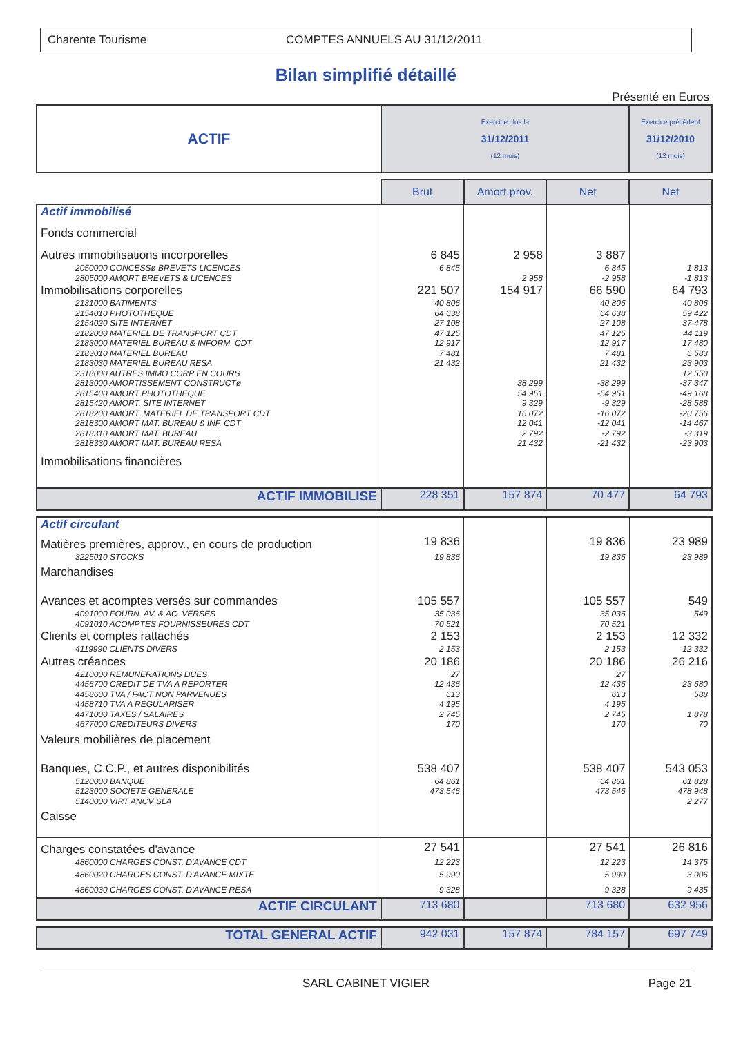Charente Tourisme COMPTES ANNUELS AU 31/12/2011
Bilan simplifié détaillé
Présenté en Euros
| ACTIF | Exercice clos le 31/12/2011 (12 mois) | | | Exercice précédent 31/12/2010 (12 mois) |
| --- | --- | --- | --- | --- |
| | Brut | Amort.prov. | Net | Net |
| Actif immobilisé | | | | |
| Fonds commercial | | | | |
| Autres immobilisations incorporelles | 6 845 | 2 958 | 3 887 | |
| 2050000 CONCESSø BREVETS LICENCES | 6 845 | | 6 845 | 1 813 |
| 2805000 AMORT BREVETS & LICENCES | | 2 958 | -2 958 | -1 813 |
| Immobilisations corporelles | 221 507 | 154 917 | 66 590 | 64 793 |
| 2131000 BATIMENTS | 40 806 | | 40 806 | 40 806 |
| 2154010 PHOTOTHEQUE | 64 638 | | 64 638 | 59 422 |
| 2154020 SITE INTERNET | 27 108 | | 27 108 | 37 478 |
| 2182000 MATERIEL DE TRANSPORT CDT | 47 125 | | 47 125 | 44 119 |
| 2183000 MATERIEL BUREAU & INFORM. CDT | 12 917 | | 12 917 | 17 480 |
| 2183010 MATERIEL BUREAU | 7 481 | | 7 481 | 6 583 |
| 2183030 MATERIEL BUREAU RESA | 21 432 | | 21 432 | 23 903 |
| 2318000 AUTRES IMMO CORP EN COURS | | | | 12 550 |
| 2813000 AMORTISSEMENT CONSTRUCTø | | 38 299 | -38 299 | -37 347 |
| 2815400 AMORT PHOTOTHEQUE | | 54 951 | -54 951 | -49 168 |
| 2815420 AMORT. SITE INTERNET | | 9 329 | -9 329 | -28 588 |
| 2818200 AMORT. MATERIEL DE TRANSPORT CDT | | 16 072 | -16 072 | -20 756 |
| 2818300 AMORT MAT. BUREAU & INF. CDT | | 12 041 | -12 041 | -14 467 |
| 2818310 AMORT MAT. BUREAU | | 2 792 | -2 792 | -3 319 |
| 2818330 AMORT MAT. BUREAU RESA | | 21 432 | -21 432 | -23 903 |
| Immobilisations financières | | | | |
| ACTIF IMMOBILISE | 228 351 | 157 874 | 70 477 | 64 793 |
| Actif circulant | | | | |
| Matières premières, approv., en cours de production | 19 836 | | 19 836 | 23 989 |
| 3225010 STOCKS | 19 836 | | 19 836 | 23 989 |
| Marchandises | | | | |
| Avances et acomptes versés sur commandes | 105 557 | | 105 557 | 549 |
| 4091000 FOURN. AV. & AC. VERSES | 35 036 | | 35 036 | 549 |
| 4091010 ACOMPTES FOURNISSEURES CDT | 70 521 | | 70 521 | |
| Clients et comptes rattachés | 2 153 | | 2 153 | 12 332 |
| 4119990 CLIENTS DIVERS | 2 153 | | 2 153 | 12 332 |
| Autres créances | 20 186 | | 20 186 | 26 216 |
| 4210000 REMUNERATIONS DUES | 27 | | 27 | |
| 4456700 CREDIT DE TVA A REPORTER | 12 436 | | 12 436 | 23 680 |
| 4458600 TVA / FACT NON PARVENUES | 613 | | 613 | 588 |
| 4458710 TVA A REGULARISER | 4 195 | | 4 195 | |
| 4471000 TAXES / SALAIRES | 2 745 | | 2 745 | 1 878 |
| 4677000 CREDITEURS DIVERS | 170 | | 170 | 70 |
| Valeurs mobilières de placement | | | | |
| Banques, C.C.P., et autres disponibilités | 538 407 | | 538 407 | 543 053 |
| 5120000 BANQUE | 64 861 | | 64 861 | 61 828 |
| 5123000 SOCIETE GENERALE | 473 546 | | 473 546 | 478 948 |
| 5140000 VIRT ANCV SLA | | | | 2 277 |
| Caisse | | | | |
| Charges constatées d'avance | 27 541 | | 27 541 | 26 816 |
| 4860000 CHARGES CONST. D'AVANCE CDT | 12 223 | | 12 223 | 14 375 |
| 4860020 CHARGES CONST. D'AVANCE MIXTE | 5 990 | | 5 990 | 3 006 |
| 4860030 CHARGES CONST. D'AVANCE RESA | 9 328 | | 9 328 | 9 435 |
| ACTIF CIRCULANT | 713 680 | | 713 680 | 632 956 |
| TOTAL GENERAL ACTIF | 942 031 | 157 874 | 784 157 | 697 749 |
SARL CABINET VIGIER Page 21